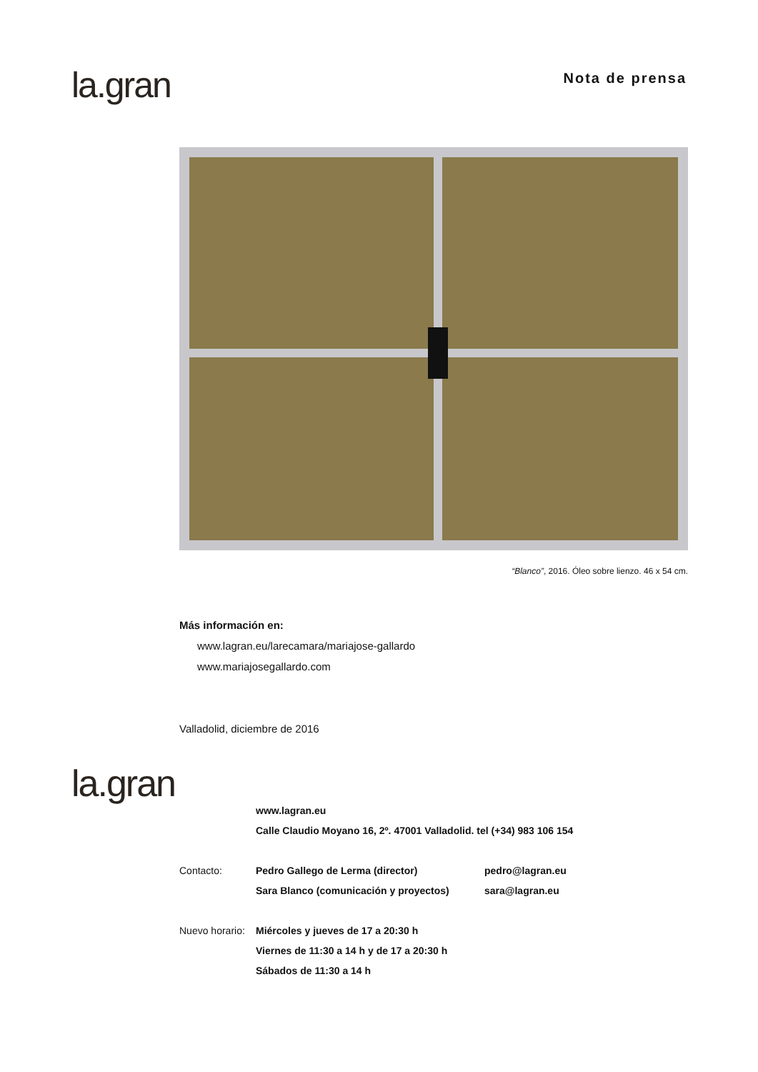la.gran
Nota de prensa
“Blanco”, 2016. Óleo sobre lienzo. 46 x 54 cm.
Más información en:
www.lagran.eu/larecamara/mariajose-gallardo
www.mariajosegallardo.com
Valladolid, diciembre de 2016
la.gran
www.lagran.eu
Calle Claudio Moyano 16, 2º. 47001 Valladolid. tel (+34) 983 106 154
Contacto: Pedro Gallego de Lerma (director) pedro@lagran.eu
Sara Blanco (comunicación y proyectos) sara@lagran.eu
Nuevo horario:
Miércoles y jueves de 17 a 20:30 h
Viernes de 11:30 a 14 h y de 17 a 20:30 h
Sábados de 11:30 a 14 h